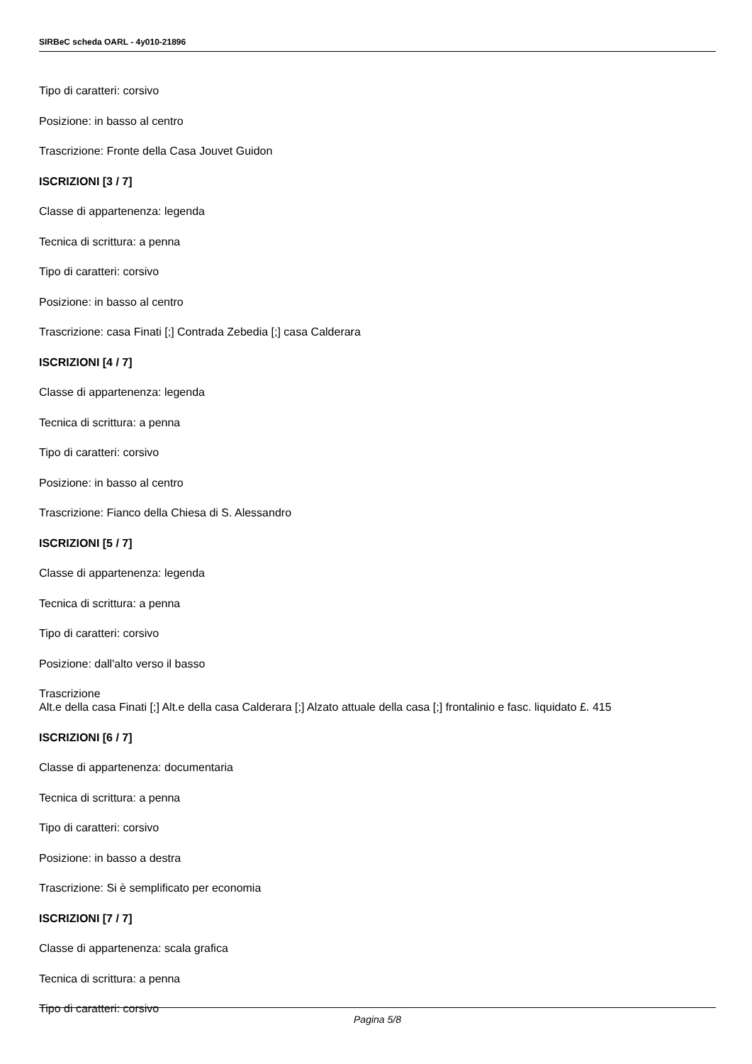SIRBeC scheda OARL - 4y010-21896
Tipo di caratteri: corsivo
Posizione: in basso al centro
Trascrizione: Fronte della Casa Jouvet Guidon
ISCRIZIONI [3 / 7]
Classe di appartenenza: legenda
Tecnica di scrittura: a penna
Tipo di caratteri: corsivo
Posizione: in basso al centro
Trascrizione: casa Finati [;] Contrada Zebedia [;] casa Calderara
ISCRIZIONI [4 / 7]
Classe di appartenenza: legenda
Tecnica di scrittura: a penna
Tipo di caratteri: corsivo
Posizione: in basso al centro
Trascrizione: Fianco della Chiesa di S. Alessandro
ISCRIZIONI [5 / 7]
Classe di appartenenza: legenda
Tecnica di scrittura: a penna
Tipo di caratteri: corsivo
Posizione: dall'alto verso il basso
Trascrizione
Alt.e della casa Finati [;] Alt.e della casa Calderara [;] Alzato attuale della casa [;] frontalinio e fasc. liquidato £. 415
ISCRIZIONI [6 / 7]
Classe di appartenenza: documentaria
Tecnica di scrittura: a penna
Tipo di caratteri: corsivo
Posizione: in basso a destra
Trascrizione: Si è semplificato per economia
ISCRIZIONI [7 / 7]
Classe di appartenenza: scala grafica
Tecnica di scrittura: a penna
Tipo di caratteri: corsivo
Pagina 5/8